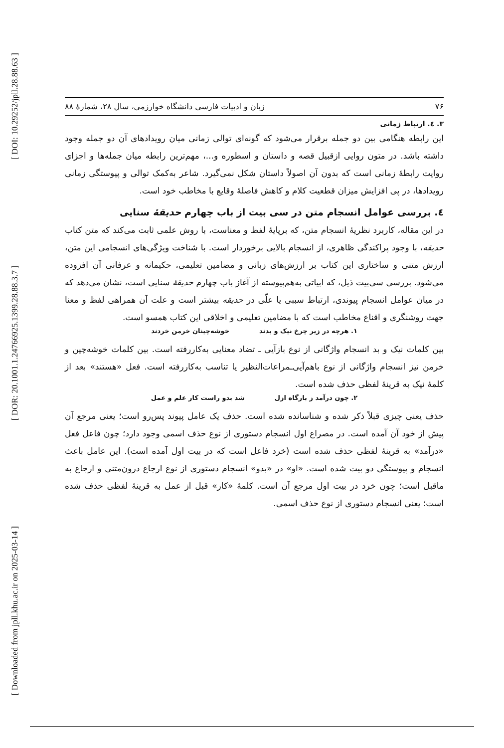[ DOI: 10.29252/jpll.28.88.63 ]
[ DOR: 20.1001.1.24766925.1399.28.88.3.7 ]
[ Downloaded from jpll.khu.ac.ir on 2025-03-14 ]
۷۶ زبان و ادبیات فارسی دانشگاه خوارزمی، سال ۲۸، شمارهٔ ۸۸
۳. ٤. ارتباط زمانی
این رابطه هنگامی بین دو جمله برقرار می‌شود که گونه‌ای توالی زمانی میان رویدادهای آن دو جمله وجود داشته باشد. در متون روایی ازقبیل قصه و داستان و اسطوره و...، مهم‌ترین رابطه میان جمله‌ها و اجزای روایت رابطهٔ زمانی است که بدون آن اصولاً داستان شکل نمی‌گیرد. شاعر به‌کمک توالی و پیوستگی زمانی رویدادها، در پی افزایش میزان قطعیت کلام و کاهش فاصلهٔ وقایع با مخاطب خود است.
٤. بررسی عوامل انسجام متن در سی بیت از باب چهارم حدیقهٔ سنایی
در این مقاله، کاربرد نظریهٔ انسجام متن، که برپایهٔ لفظ و معناست، با روش علمی ثابت می‌کند که متن کتاب حدیقه، با وجود پراکندگی ظاهری، از انسجام بالایی برخوردار است. با شناخت ویژگی‌های انسجامی این متن، ارزش متنی و ساختاری این کتاب بر ارزش‌های زبانی و مضامین تعلیمی، حکیمانه و عرفانی آن افزوده می‌شود. بررسی سی‌بیت ذیل، که ابیاتی به‌هم‌پیوسته از آغاز باب چهارم حدیقهٔ سنایی است، نشان می‌دهد که در میان عوامل انسجام پیوندی، ارتباط سببی یا علّی در حدیقه بیشتر است و علت آن همراهی لفظ و معنا جهت روشنگری و اقناع مخاطب است که با مضامین تعلیمی و اخلاقی این کتاب همسو است.
۱. هرچه در زیر چرخ نیک و بدند خوشه‌چینان خرمن خردند
بین کلمات نیک و بد انسجام واژگانی از نوع بازآیی ـ تضاد معنایی به‌کاررفته است. بین کلمات خوشه‌چین و خرمن نیز انسجام واژگانی از نوع باهم‌آیی‌ـمراعات‌النظیر یا تناسب به‌کاررفته است. فعل «هستند» بعد از کلمهٔ نیک به قرینهٔ لفظی حذف شده است.
۲. چون درآمد ز بارگاه ازل شد بدو راست کار علم و عمل
حذف یعنی چیزی قبلاً ذکر شده و شناسانده شده است. حذف یک عامل پیوند پس‌رو است؛ یعنی مرجع آن پیش از خود آن آمده است. در مصراع اول انسجام دستوری از نوع حذف اسمی وجود دارد؛ چون فاعل فعل «درآمد» به قرینهٔ لفظی حذف شده است (خرد فاعل است که در بیت اول آمده است). این عامل باعث انسجام و پیوستگی دو بیت شده است. «او» در «بدو» انسجام دستوری از نوع ارجاع درون‌متنی و ارجاع به ماقبل است؛ چون خرد در بیت اول مرجع آن است. کلمهٔ «کار» قبل از عمل به قرینهٔ لفظی حذف شده است؛ یعنی انسجام دستوری از نوع حذف اسمی.